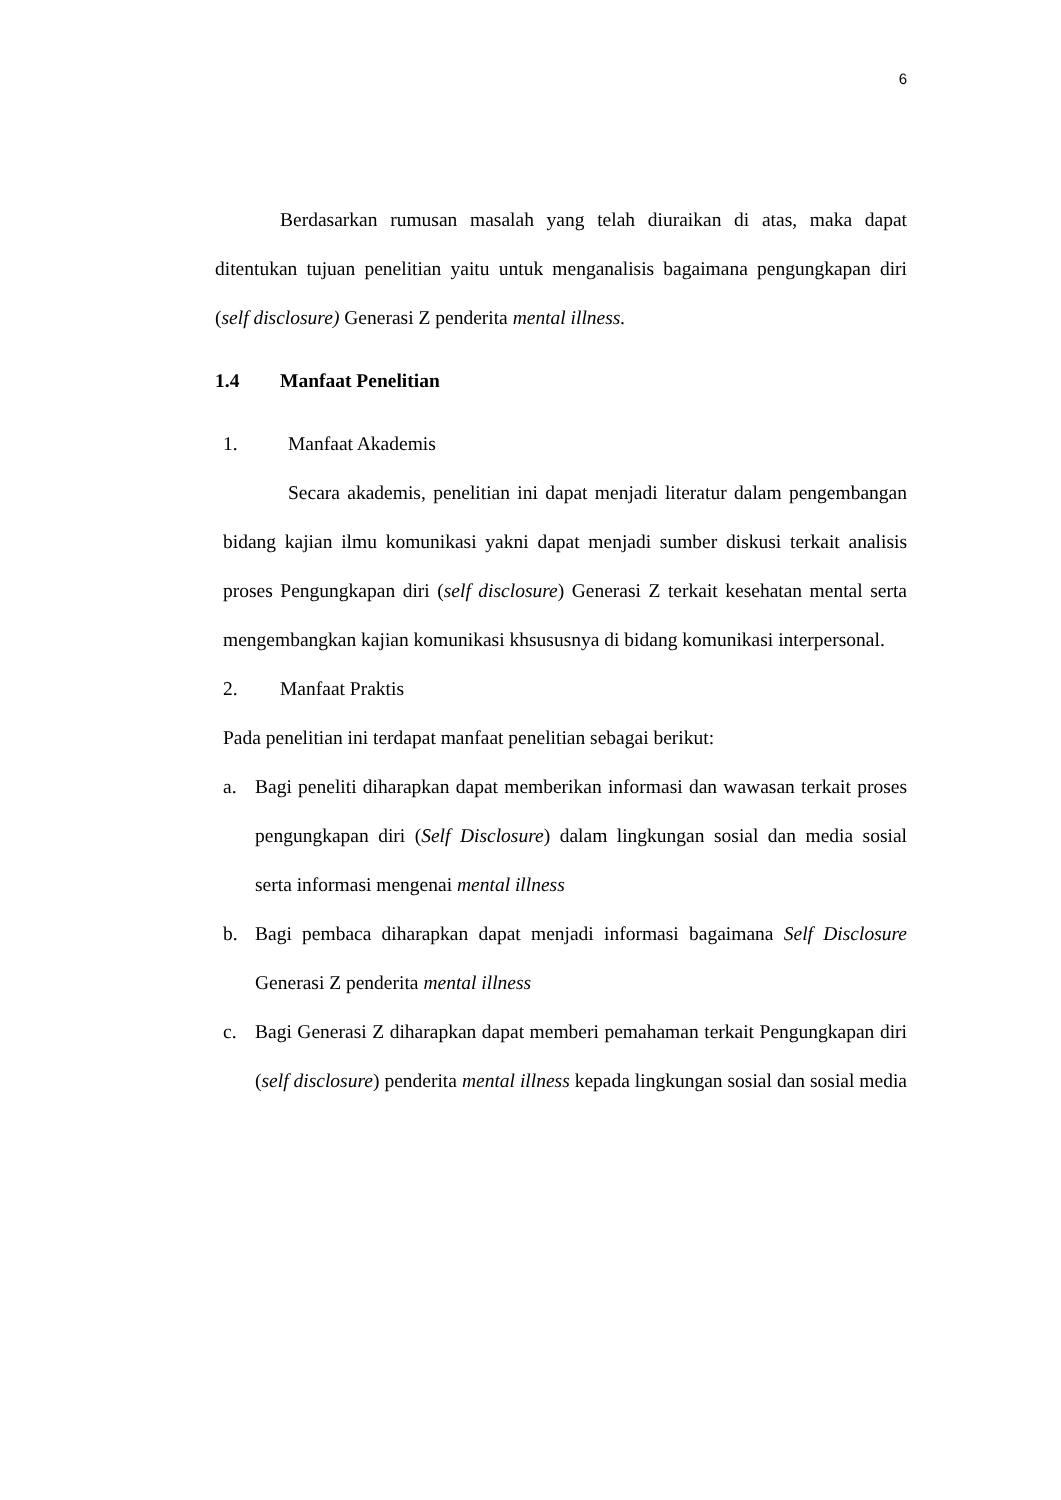6
Berdasarkan rumusan masalah yang telah diuraikan di atas, maka dapat ditentukan tujuan penelitian yaitu untuk menganalisis bagaimana pengungkapan diri (self disclosure) Generasi Z penderita mental illness.
1.4 Manfaat Penelitian
1. Manfaat Akademis
Secara akademis, penelitian ini dapat menjadi literatur dalam pengembangan bidang kajian ilmu komunikasi yakni dapat menjadi sumber diskusi terkait analisis proses Pengungkapan diri (self disclosure) Generasi Z terkait kesehatan mental serta mengembangkan kajian komunikasi khsususnya di bidang komunikasi interpersonal.
2. Manfaat Praktis
Pada penelitian ini terdapat manfaat penelitian sebagai berikut:
a. Bagi peneliti diharapkan dapat memberikan informasi dan wawasan terkait proses pengungkapan diri (Self Disclosure) dalam lingkungan sosial dan media sosial serta informasi mengenai mental illness
b. Bagi pembaca diharapkan dapat menjadi informasi bagaimana Self Disclosure Generasi Z penderita mental illness
c. Bagi Generasi Z diharapkan dapat memberi pemahaman terkait Pengungkapan diri (self disclosure) penderita mental illness kepada lingkungan sosial dan sosial media